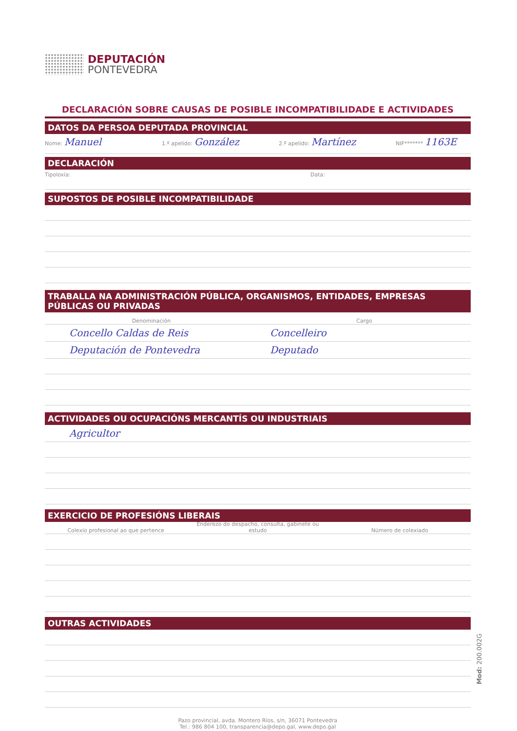DEPUTACIÓN
PONTEVEDRA
DECLARACIÓN SOBRE CAUSAS DE POSIBLE INCOMPATIBILIDADE E ACTIVIDADES
DATOS DA PERSOA DEPUTADA PROVINCIAL
Nome: Manuel
1.º apelido: González
2.º apelido: Martínez
NIF******* 1163E
DECLARACIÓN
Tipoloxía: Data:
SUPOSTOS DE POSIBLE INCOMPATIBILIDADE
TRABALLA NA ADMINISTRACIÓN PÚBLICA, ORGANISMOS, ENTIDADES, EMPRESAS PÚBLICAS OU PRIVADAS
Denominación
Cargo
Concello Caldas de Reis Concelleiro
Deputación de Pontevedra Deputado
ACTIVIDADES OU OCUPACIÓNS MERCANTÍS OU INDUSTRIAIS
Agricultor
EXERCICIO DE PROFESIÓNS LIBERAIS
Colexio profesional ao que pertence
Enderezo do despacho, consulta, gabinete ou estudo
Número de colexiado
OUTRAS ACTIVIDADES
Pazo provincial, avda. Montero Ríos, s/n, 36071 Pontevedra
Tel.: 986 804 100, transparencia@depo.gal, www.depo.gal
Mod: 200.002G